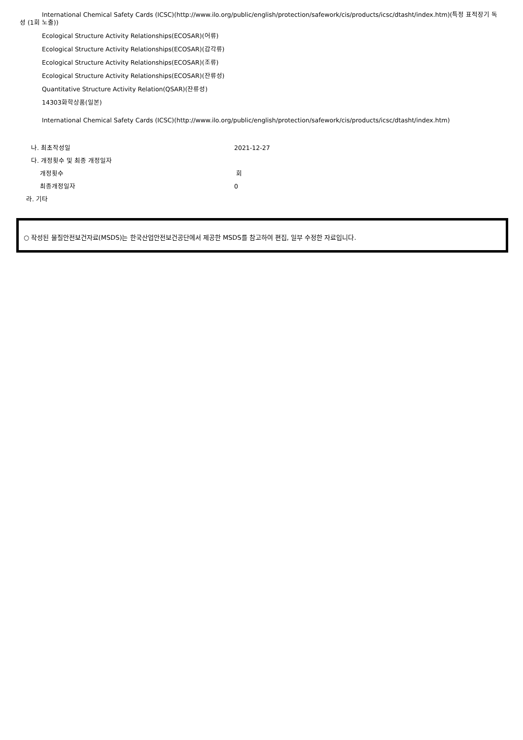International Chemical Safety Cards (ICSC)(http://www.ilo.org/public/english/protection/safework/cis/products/icsc/dtasht/index.htm)(특정 표적장기 독성 (1회 노출))
Ecological Structure Activity Relationships(ECOSAR)(어류)
Ecological Structure Activity Relationships(ECOSAR)(갑각류)
Ecological Structure Activity Relationships(ECOSAR)(조류)
Ecological Structure Activity Relationships(ECOSAR)(잔류성)
Quantitative Structure Activity Relation(QSAR)(잔류성)
14303화학상품(일본)
International Chemical Safety Cards (ICSC)(http://www.ilo.org/public/english/protection/safework/cis/products/icsc/dtasht/index.htm)
나. 최초작성일 2021-12-27
다. 개정횟수 및 최종 개정일자
개정횟수 회
최종개정일자 0
라. 기타
○ 작성된 물질안전보건자료(MSDS)는 한국산업안전보건공단에서 제공한 MSDS를 참고하여 편집, 일부 수정한 자료입니다.